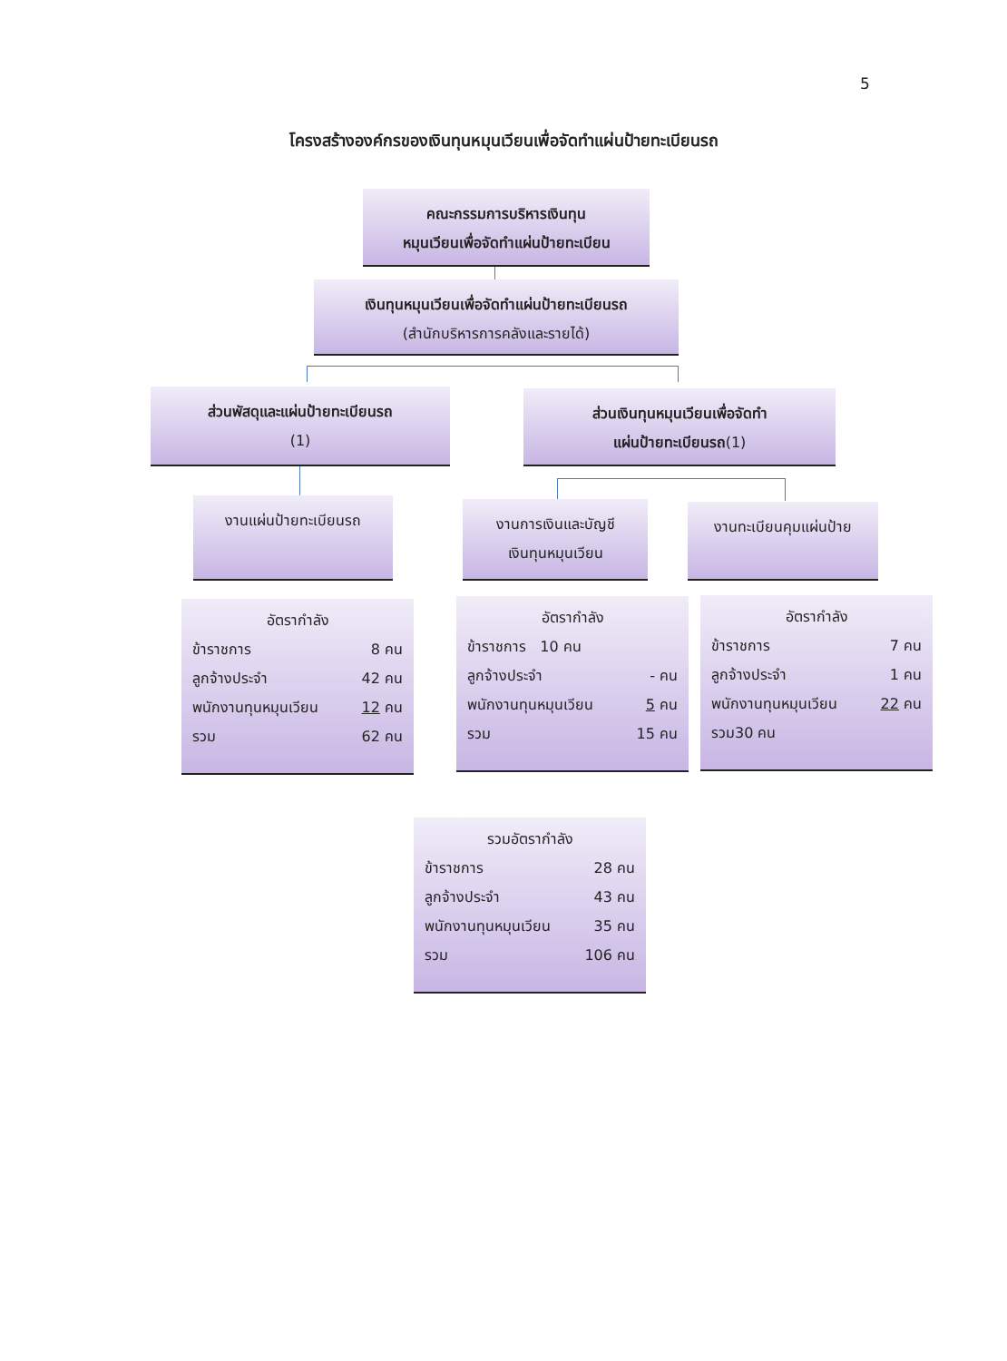5
โครงสร้างองค์กรของเงินทุนหมุนเวียนเพื่อจัดทำแผ่นป้ายทะเบียนรถ
คณะกรรมการบริหารเงินทุน
หมุนเวียนเพื่อจัดทำแผ่นป้ายทะเบียน
เงินทุนหมุนเวียนเพื่อจัดทำแผ่นป้ายทะเบียนรถ
(สำนักบริหารการคลังและรายได้)
ส่วนพัสดุและแผ่นป้ายทะเบียนรถ
(1)
ส่วนเงินทุนหมุนเวียนเพื่อจัดทำ
แผ่นป้ายทะเบียนรถ(1)
งานแผ่นป้ายทะเบียนรถ
งานการเงินและบัญชี
เงินทุนหมุนเวียน
งานทะเบียนคุมแผ่นป้าย
อัตรากำลัง
ข้าราชการ 8 คน
ลูกจ้างประจำ 42 คน
พนักงานทุนหมุนเวียน 12 คน
รวม 62 คน
อัตรากำลัง
ข้าราชการ 10 คน
ลูกจ้างประจำ - คน
พนักงานทุนหมุนเวียน 5 คน
รวม 15 คน
อัตรากำลัง
ข้าราชการ 7 คน
ลูกจ้างประจำ 1 คน
พนักงานทุนหมุนเวียน 22 คน
รวม30 คน
รวมอัตรากำลัง
ข้าราชการ 28 คน
ลูกจ้างประจำ 43 คน
พนักงานทุนหมุนเวียน 35 คน
รวม 106 คน